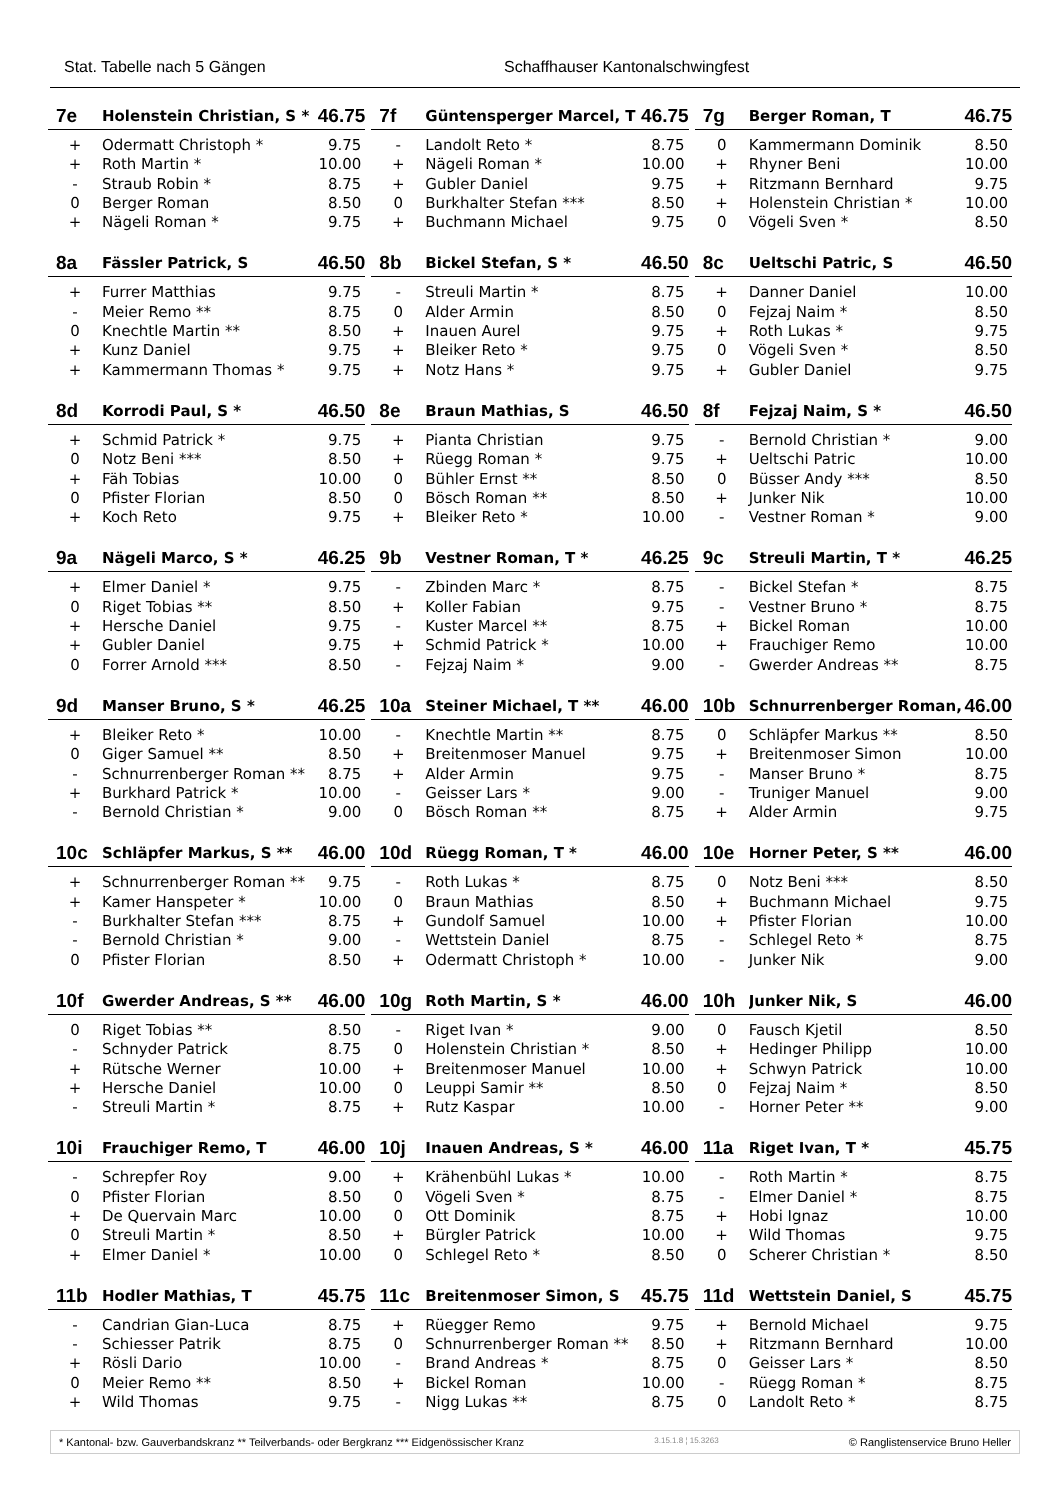Stat. Tabelle nach 5 Gängen Schaffhauser Kantonalschwingfest
| 7e | Holenstein Christian, S * | 46.75 |
| --- | --- | --- |
| + | Odermatt Christoph * | 9.75 |
| + | Roth Martin * | 10.00 |
| - | Straub Robin * | 8.75 |
| 0 | Berger Roman | 8.50 |
| + | Nägeli Roman * | 9.75 |
| 7f | Güntensperger Marcel, T | 46.75 |
| --- | --- | --- |
| - | Landolt Reto * | 8.75 |
| + | Nägeli Roman * | 10.00 |
| + | Gubler Daniel | 9.75 |
| 0 | Burkhalter Stefan *** | 8.50 |
| + | Buchmann Michael | 9.75 |
| 7g | Berger Roman, T | 46.75 |
| --- | --- | --- |
| 0 | Kammermann Dominik | 8.50 |
| + | Rhyner Beni | 10.00 |
| + | Ritzmann Bernhard | 9.75 |
| + | Holenstein Christian * | 10.00 |
| 0 | Vögeli Sven * | 8.50 |
| 8a | Fässler Patrick, S | 46.50 |
| --- | --- | --- |
| + | Furrer Matthias | 9.75 |
| - | Meier Remo ** | 8.75 |
| 0 | Knechtle Martin ** | 8.50 |
| + | Kunz Daniel | 9.75 |
| + | Kammermann Thomas * | 9.75 |
| 8b | Bickel Stefan, S * | 46.50 |
| --- | --- | --- |
| - | Streuli Martin * | 8.75 |
| 0 | Alder Armin | 8.50 |
| + | Inauen Aurel | 9.75 |
| + | Bleiker Reto * | 9.75 |
| + | Notz Hans * | 9.75 |
| 8c | Ueltschi Patric, S | 46.50 |
| --- | --- | --- |
| + | Danner Daniel | 10.00 |
| 0 | Fejzaj Naim * | 8.50 |
| + | Roth Lukas * | 9.75 |
| 0 | Vögeli Sven * | 8.50 |
| + | Gubler Daniel | 9.75 |
| 8d | Korrodi Paul, S * | 46.50 |
| --- | --- | --- |
| + | Schmid Patrick * | 9.75 |
| 0 | Notz Beni *** | 8.50 |
| + | Fäh Tobias | 10.00 |
| 0 | Pfister Florian | 8.50 |
| + | Koch Reto | 9.75 |
| 8e | Braun Mathias, S | 46.50 |
| --- | --- | --- |
| + | Pianta Christian | 9.75 |
| + | Rüegg Roman * | 9.75 |
| 0 | Bühler Ernst ** | 8.50 |
| 0 | Bösch Roman ** | 8.50 |
| + | Bleiker Reto * | 10.00 |
| 8f | Fejzaj Naim, S * | 46.50 |
| --- | --- | --- |
| - | Bernold Christian * | 9.00 |
| + | Ueltschi Patric | 10.00 |
| 0 | Büsser Andy *** | 8.50 |
| + | Junker Nik | 10.00 |
| - | Vestner Roman * | 9.00 |
| 9a | Nägeli Marco, S * | 46.25 |
| --- | --- | --- |
| + | Elmer Daniel * | 9.75 |
| 0 | Riget Tobias ** | 8.50 |
| + | Hersche Daniel | 9.75 |
| + | Gubler Daniel | 9.75 |
| 0 | Forrer Arnold *** | 8.50 |
| 9b | Vestner Roman, T * | 46.25 |
| --- | --- | --- |
| - | Zbinden Marc * | 8.75 |
| + | Koller Fabian | 9.75 |
| - | Kuster Marcel ** | 8.75 |
| + | Schmid Patrick * | 10.00 |
| - | Fejzaj Naim * | 9.00 |
| 9c | Streuli Martin, T * | 46.25 |
| --- | --- | --- |
| - | Bickel Stefan * | 8.75 |
| - | Vestner Bruno * | 8.75 |
| + | Bickel Roman | 10.00 |
| + | Frauchiger Remo | 10.00 |
| - | Gwerder Andreas ** | 8.75 |
| 9d | Manser Bruno, S * | 46.25 |
| --- | --- | --- |
| + | Bleiker Reto * | 10.00 |
| 0 | Giger Samuel ** | 8.50 |
| - | Schnurrenberger Roman ** | 8.75 |
| + | Burkhard Patrick * | 10.00 |
| - | Bernold Christian * | 9.00 |
| 10a | Steiner Michael, T ** | 46.00 |
| --- | --- | --- |
| - | Knechtle Martin ** | 8.75 |
| + | Breitenmoser Manuel | 9.75 |
| + | Alder Armin | 9.75 |
| - | Geisser Lars * | 9.00 |
| 0 | Bösch Roman ** | 8.75 |
| 10b | Schnurrenberger Roman, | 46.00 |
| --- | --- | --- |
| 0 | Schläpfer Markus ** | 8.50 |
| + | Breitenmoser Simon | 10.00 |
| - | Manser Bruno * | 8.75 |
| - | Truniger Manuel | 9.00 |
| + | Alder Armin | 9.75 |
| 10c | Schläpfer Markus, S ** | 46.00 |
| --- | --- | --- |
| + | Schnurrenberger Roman ** | 9.75 |
| + | Kamer Hanspeter * | 10.00 |
| - | Burkhalter Stefan *** | 8.75 |
| - | Bernold Christian * | 9.00 |
| 0 | Pfister Florian | 8.50 |
| 10d | Rüegg Roman, T * | 46.00 |
| --- | --- | --- |
| - | Roth Lukas * | 8.75 |
| 0 | Braun Mathias | 8.50 |
| + | Gundolf Samuel | 10.00 |
| - | Wettstein Daniel | 8.75 |
| + | Odermatt Christoph * | 10.00 |
| 10e | Horner Peter, S ** | 46.00 |
| --- | --- | --- |
| 0 | Notz Beni *** | 8.50 |
| + | Buchmann Michael | 9.75 |
| + | Pfister Florian | 10.00 |
| - | Schlegel Reto * | 8.75 |
| - | Junker Nik | 9.00 |
| 10f | Gwerder Andreas, S ** | 46.00 |
| --- | --- | --- |
| 0 | Riget Tobias ** | 8.50 |
| - | Schnyder Patrick | 8.75 |
| + | Rütsche Werner | 10.00 |
| + | Hersche Daniel | 10.00 |
| - | Streuli Martin * | 8.75 |
| 10g | Roth Martin, S * | 46.00 |
| --- | --- | --- |
| - | Riget Ivan * | 9.00 |
| 0 | Holenstein Christian * | 8.50 |
| + | Breitenmoser Manuel | 10.00 |
| 0 | Leuppi Samir ** | 8.50 |
| + | Rutz Kaspar | 10.00 |
| 10h | Junker Nik, S | 46.00 |
| --- | --- | --- |
| 0 | Fausch Kjetil | 8.50 |
| + | Hedinger Philipp | 10.00 |
| + | Schwyn Patrick | 10.00 |
| 0 | Fejzaj Naim * | 8.50 |
| - | Horner Peter ** | 9.00 |
| 10i | Frauchiger Remo, T | 46.00 |
| --- | --- | --- |
| - | Schrepfer Roy | 9.00 |
| 0 | Pfister Florian | 8.50 |
| + | De Quervain Marc | 10.00 |
| 0 | Streuli Martin * | 8.50 |
| + | Elmer Daniel * | 10.00 |
| 10j | Inauen Andreas, S * | 46.00 |
| --- | --- | --- |
| + | Krähenbühl Lukas * | 10.00 |
| 0 | Vögeli Sven * | 8.75 |
| 0 | Ott Dominik | 8.75 |
| + | Bürgler Patrick | 10.00 |
| 0 | Schlegel Reto * | 8.50 |
| 11a | Riget Ivan, T * | 45.75 |
| --- | --- | --- |
| - | Roth Martin * | 8.75 |
| - | Elmer Daniel * | 8.75 |
| + | Hobi Ignaz | 10.00 |
| + | Wild Thomas | 9.75 |
| 0 | Scherer Christian * | 8.50 |
| 11b | Hodler Mathias, T | 45.75 |
| --- | --- | --- |
| - | Candrian Gian-Luca | 8.75 |
| - | Schiesser Patrik | 8.75 |
| + | Rösli Dario | 10.00 |
| 0 | Meier Remo ** | 8.50 |
| + | Wild Thomas | 9.75 |
| 11c | Breitenmoser Simon, S | 45.75 |
| --- | --- | --- |
| + | Rüegger Remo | 9.75 |
| 0 | Schnurrenberger Roman ** | 8.50 |
| - | Brand Andreas * | 8.75 |
| + | Bickel Roman | 10.00 |
| - | Nigg Lukas ** | 8.75 |
| 11d | Wettstein Daniel, S | 45.75 |
| --- | --- | --- |
| + | Bernold Michael | 9.75 |
| + | Ritzmann Bernhard | 10.00 |
| 0 | Geisser Lars * | 8.50 |
| - | Rüegg Roman * | 8.75 |
| 0 | Landolt Reto * | 8.75 |
* Kantonal- bzw. Gauverbandskranz ** Teilverbands- oder Bergkranz *** Eidgenössischer Kranz 3.15.1.8 ¦ 15.3263 © Ranglistenservice Bruno Heller